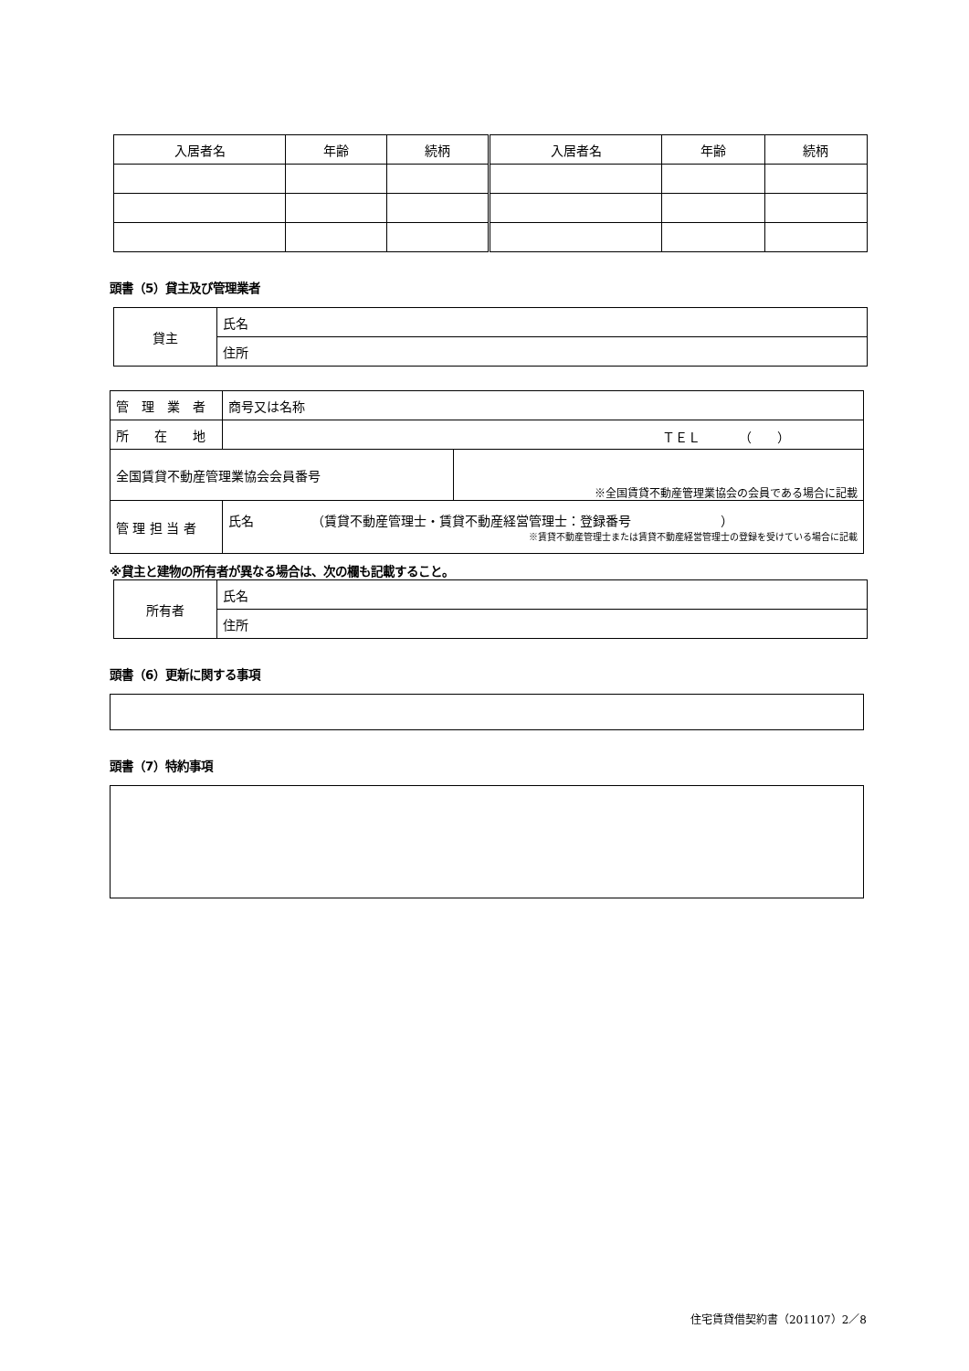| 入居者名 | 年齢 | 続柄 | 入居者名 | 年齢 | 続柄 |
| --- | --- | --- | --- | --- | --- |
頭書（5）貸主及び管理業者
| 貸主 | 氏名 |
| | 住所 |
| 管 理 業 者 | 商号又は名称 | |
| 所 在 地 | ＴＥＬ （ ） | |
| 全国賃貸不動産管理業協会会員番号 | | ※全国賃貸不動産管理業協会の会員である場合に記載 |
| 管 理 担 当 者 | 氏名 （賃貸不動産管理士・賃貸不動産経営管理士：登録番号 ） ※賃貸不動産管理士または賃貸不動産経営管理士の登録を受けている場合に記載 | |
※貸主と建物の所有者が異なる場合は、次の欄も記載すること。
| 所有者 | 氏名 |
| | 住所 |
頭書（6）更新に関する事項
頭書（7）特約事項
住宅賃貸借契約書（201107）2／8